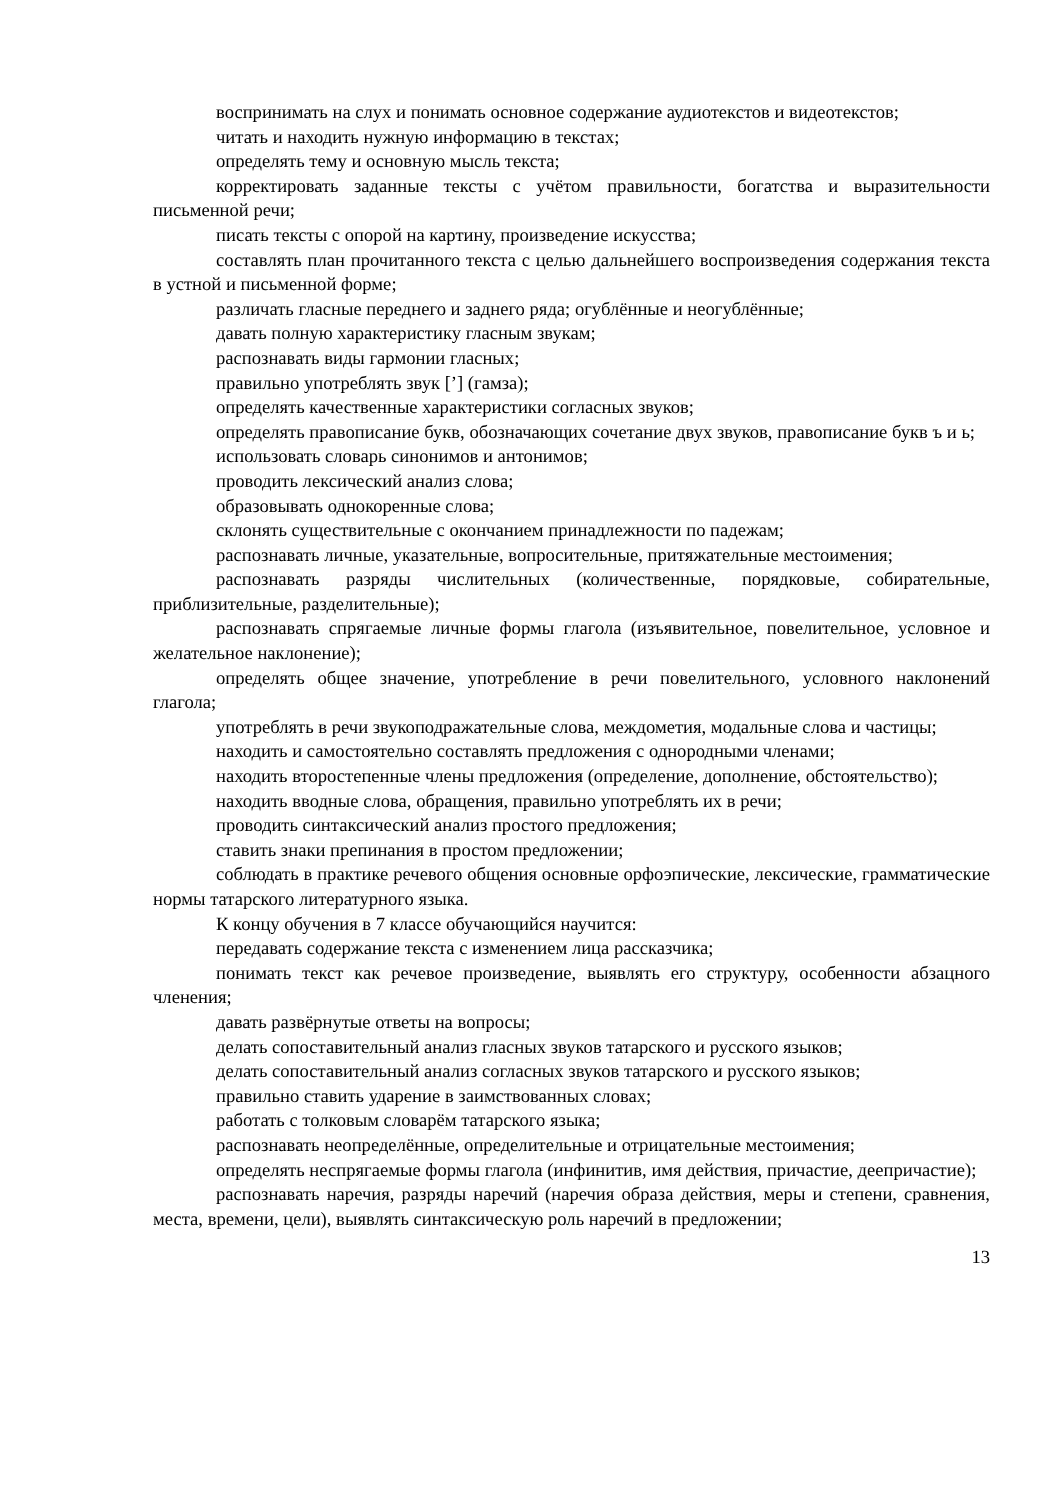воспринимать на слух и понимать основное содержание аудиотекстов и видеотекстов;
читать и находить нужную информацию в текстах;
определять тему и основную мысль текста;
корректировать заданные тексты с учётом правильности, богатства и выразительности письменной речи;
писать тексты с опорой на картину, произведение искусства;
составлять план прочитанного текста с целью дальнейшего воспроизведения содержания текста в устной и письменной форме;
различать гласные переднего и заднего ряда; огублённые и неогублённые;
давать полную характеристику гласным звукам;
распознавать виды гармонии гласных;
правильно употреблять звук [’] (гамза);
определять качественные характеристики согласных звуков;
определять правописание букв, обозначающих сочетание двух звуков, правописание букв ъ и ь;
использовать словарь синонимов и антонимов;
проводить лексический анализ слова;
образовывать однокоренные слова;
склонять существительные с окончанием принадлежности по падежам;
распознавать личные, указательные, вопросительные, притяжательные местоимения;
распознавать разряды числительных (количественные, порядковые, собирательные, приблизительные, разделительные);
распознавать спрягаемые личные формы глагола (изъявительное, повелительное, условное и желательное наклонение);
определять общее значение, употребление в речи повелительного, условного наклонений глагола;
употреблять в речи звукоподражательные слова, междометия, модальные слова и частицы;
находить и самостоятельно составлять предложения с однородными членами;
находить второстепенные члены предложения (определение, дополнение, обстоятельство);
находить вводные слова, обращения, правильно употреблять их в речи;
проводить синтаксический анализ простого предложения;
ставить знаки препинания в простом предложении;
соблюдать в практике речевого общения основные орфоэпические, лексические, грамматические нормы татарского литературного языка.
К концу обучения в 7 классе обучающийся научится:
передавать содержание текста с изменением лица рассказчика;
понимать текст как речевое произведение, выявлять его структуру, особенности абзацного членения;
давать развёрнутые ответы на вопросы;
делать сопоставительный анализ гласных звуков татарского и русского языков;
делать сопоставительный анализ согласных звуков татарского и русского языков;
правильно ставить ударение в заимствованных словах;
работать с толковым словарём татарского языка;
распознавать неопределённые, определительные и отрицательные местоимения;
определять неспрягаемые формы глагола (инфинитив, имя действия, причастие, деепричастие);
распознавать наречия, разряды наречий (наречия образа действия, меры и степени, сравнения, места, времени, цели), выявлять синтаксическую роль наречий в предложении;
13